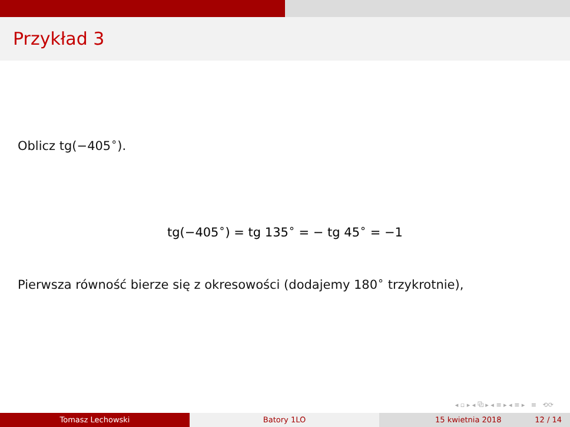Przykład 3
Oblicz tg(−405<sup>∘</sup>).
tg(−405<sup>∘</sup>) = tg 135<sup>∘</sup> = − tg 45<sup>∘</sup> = −1
Pierwsza równość bierze się z okresowości (dodajemy 180<sup>∘</sup> trzykrotnie),
◂ ▫ ▸ ◂ ⧉ ▸ ◂ ≡ ▸ ◂ ≡ ▸ ≡ ⟲⟳
Tomasz Lechowski Batory 1LO 15 kwietnia 2018 12 / 14